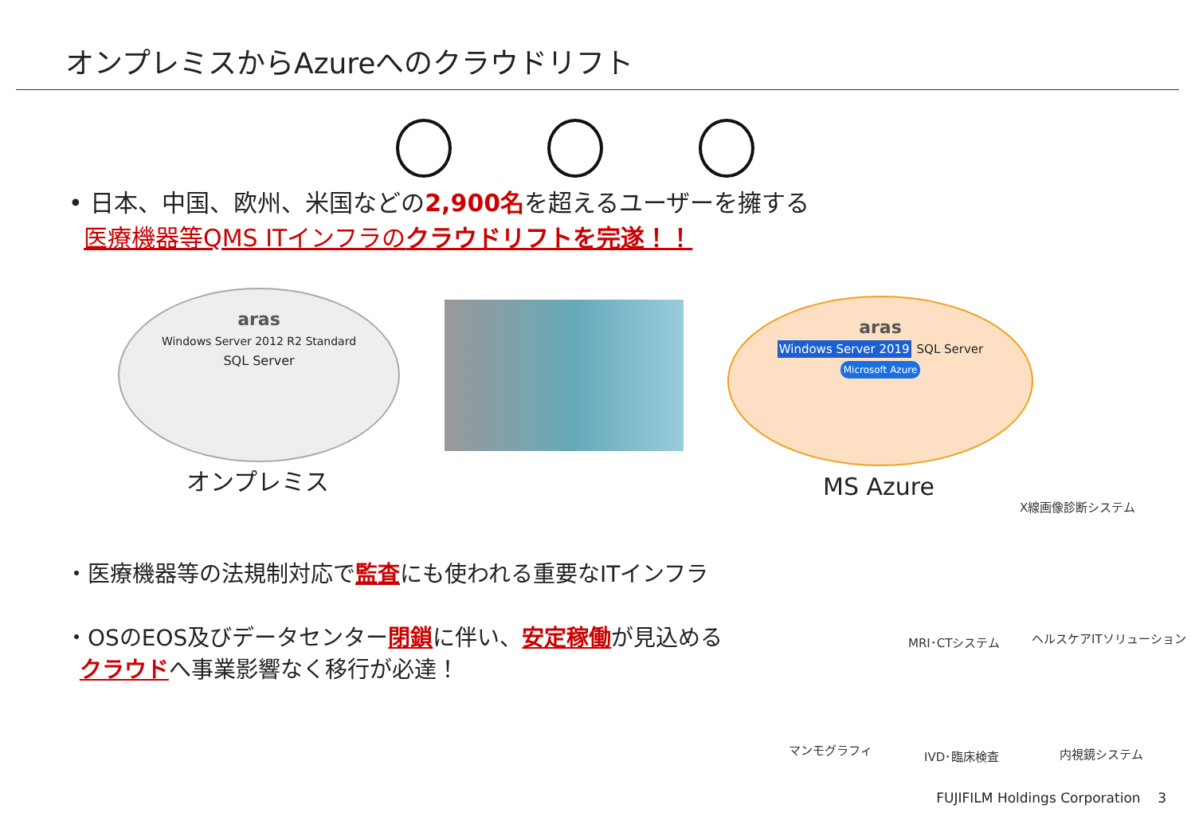オンプレミスからAzureへのクラウドリフト
• 日本、中国、欧州、米国などの2,900名を超えるユーザーを擁する
医療機器等QMS ITインフラのクラウドリフトを完遂！！
aras
Windows Server 2012 R2 Standard
SQL Server
オンプレミス
aras
Windows Server 2019 SQL Server
Microsoft Azure
MS Azure
・医療機器等の法規制対応で監査にも使われる重要なITインフラ
・OSのEOS及びデータセンター閉鎖に伴い、安定稼働が見込める
クラウドへ事業影響なく移行が必達！
X線画像診断システム
MRI･CTシステム ヘルスケアITソリューション
マンモグラフィ IVD･臨床検査 内視鏡システム
FUJIFILM Holdings Corporation 3